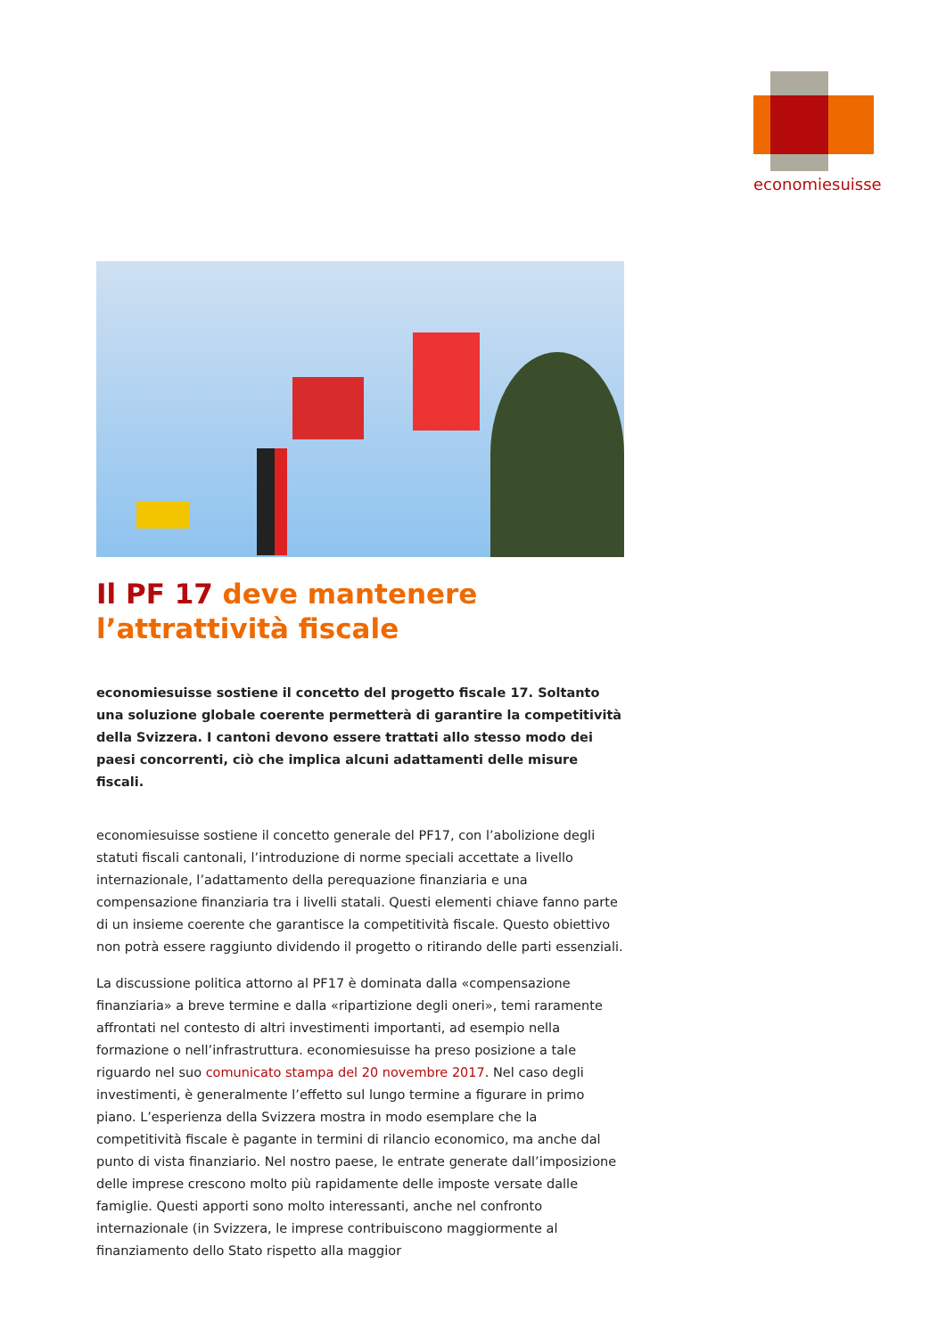economiesuisse
Il PF 17 deve mantenere l’attrattività fiscale
economiesuisse sostiene il concetto del progetto fiscale 17. Soltanto una soluzione globale coerente permetterà di garantire la competitività della Svizzera. I cantoni devono essere trattati allo stesso modo dei paesi concorrenti, ciò che implica alcuni adattamenti delle misure fiscali.
economiesuisse sostiene il concetto generale del PF17, con l’abolizione degli statuti fiscali cantonali, l’introduzione di norme speciali accettate a livello internazionale, l’adattamento della perequazione finanziaria e una compensazione finanziaria tra i livelli statali. Questi elementi chiave fanno parte di un insieme coerente che garantisce la competitività fiscale. Questo obiettivo non potrà essere raggiunto dividendo il progetto o ritirando delle parti essenziali.
La discussione politica attorno al PF17 è dominata dalla «compensazione finanziaria» a breve termine e dalla «ripartizione degli oneri», temi raramente affrontati nel contesto di altri investimenti importanti, ad esempio nella formazione o nell’infrastruttura. economiesuisse ha preso posizione a tale riguardo nel suo comunicato stampa del 20 novembre 2017. Nel caso degli investimenti, è generalmente l’effetto sul lungo termine a figurare in primo piano. L’esperienza della Svizzera mostra in modo esemplare che la competitività fiscale è pagante in termini di rilancio economico, ma anche dal punto di vista finanziario. Nel nostro paese, le entrate generate dall’imposizione delle imprese crescono molto più rapidamente delle imposte versate dalle famiglie. Questi apporti sono molto interessanti, anche nel confronto internazionale (in Svizzera, le imprese contribuiscono maggiormente al finanziamento dello Stato rispetto alla maggior